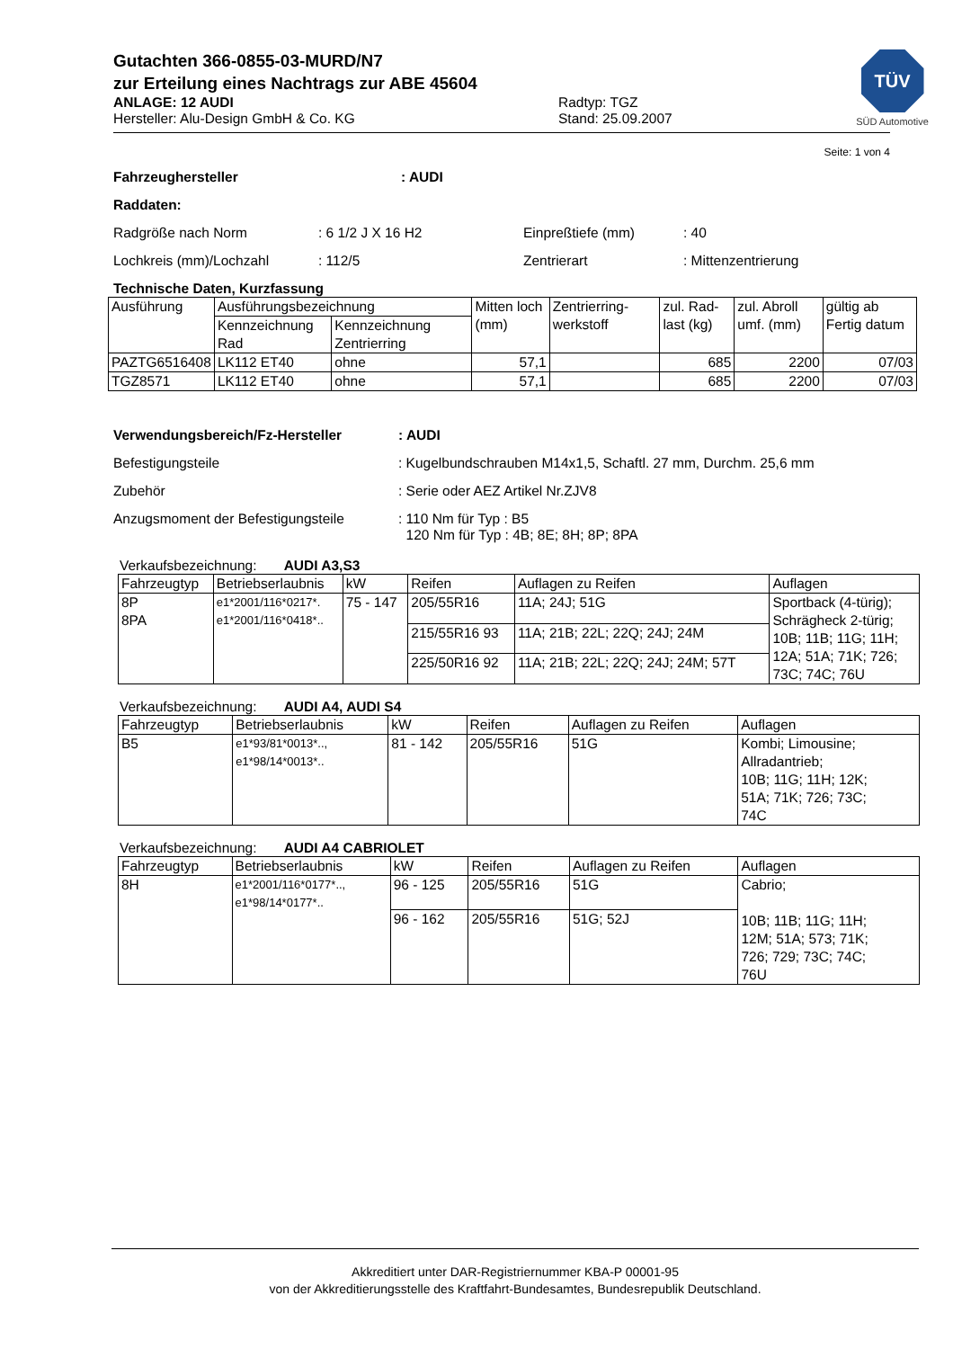Gutachten 366-0855-03-MURD/N7
zur Erteilung eines Nachtrags zur ABE 45604
ANLAGE: 12 AUDI
Hersteller: Alu-Design GmbH & Co. KG
Radtyp: TGZ
Stand: 25.09.2007
TÜV
SÜD Automotive
Seite: 1 von 4
Fahrzeughersteller: AUDI
Raddaten:
Radgröße nach Norm: 6 1/2 J X 16 H2 Einpreßtiefe (mm): 40
Lochkreis (mm)/Lochzahl: 112/5 Zentrierart: Mittenzentrierung
Technische Daten, Kurzfassung
| Ausführung | Ausführungsbezeichnung | | Mitten loch (mm) | Zentrierring-werkstoff | zul. Rad-last (kg) | zul. Abroll umf. (mm) | gültig ab Fertig datum |
| --- | --- | --- | --- | --- | --- | --- | --- |
| | Kennzeichnung Rad | Kennzeichnung Zentrierring | | | | | |
| PAZTG6516408 | LK112 ET40 | ohne | 57,1 | | 685 | 2200 | 07/03 |
| TGZ8571 | LK112 ET40 | ohne | 57,1 | | 685 | 2200 | 07/03 |
Verwendungsbereich/Fz-Hersteller: AUDI
Befestigungsteile: Kugelbundschrauben M14x1,5, Schaftl. 27 mm, Durchm. 25,6 mm
Zubehör: Serie oder AEZ Artikel Nr.ZJV8
Anzugsmoment der Befestigungsteile: 110 Nm für Typ : B5
120 Nm für Typ : 4B; 8E; 8H; 8P; 8PA
Verkaufsbezeichnung: AUDI A3,S3
| Fahrzeugtyp | Betriebserlaubnis | kW | Reifen | Auflagen zu Reifen | Auflagen |
| --- | --- | --- | --- | --- | --- |
| 8P 8PA | e1*2001/116*0217*. e1*2001/116*0418*.. | 75 - 147 | 205/55R16 | 11A; 24J; 51G | Sportback (4-türig); Schrägheck 2-türig; 10B; 11B; 11G; 11H; 12A; 51A; 71K; 726; 73C; 74C; 76U |
| | | | 215/55R16 93 | 11A; 21B; 22L; 22Q; 24J; 24M | |
| | | | 225/50R16 92 | 11A; 21B; 22L; 22Q; 24J; 24M; 57T | |
Verkaufsbezeichnung: AUDI A4, AUDI S4
| Fahrzeugtyp | Betriebserlaubnis | kW | Reifen | Auflagen zu Reifen | Auflagen |
| --- | --- | --- | --- | --- | --- |
| B5 | e1*93/81*0013*.., e1*98/14*0013*.. | 81 - 142 | 205/55R16 | 51G | Kombi; Limousine; Allradantrieb; 10B; 11G; 11H; 12K; 51A; 71K; 726; 73C; 74C |
Verkaufsbezeichnung: AUDI A4 CABRIOLET
| Fahrzeugtyp | Betriebserlaubnis | kW | Reifen | Auflagen zu Reifen | Auflagen |
| --- | --- | --- | --- | --- | --- |
| 8H | e1*2001/116*0177*.., e1*98/14*0177*.. | 96 - 125 | 205/55R16 | 51G | Cabrio; 10B; 11B; 11G; 11H; 12M; 51A; 573; 71K; 726; 729; 73C; 74C; 76U |
| | | 96 - 162 | 205/55R16 | 51G; 52J | |
Akkreditiert unter DAR-Registriernummer KBA-P 00001-95
von der Akkreditierungsstelle des Kraftfahrt-Bundesamtes, Bundesrepublik Deutschland.